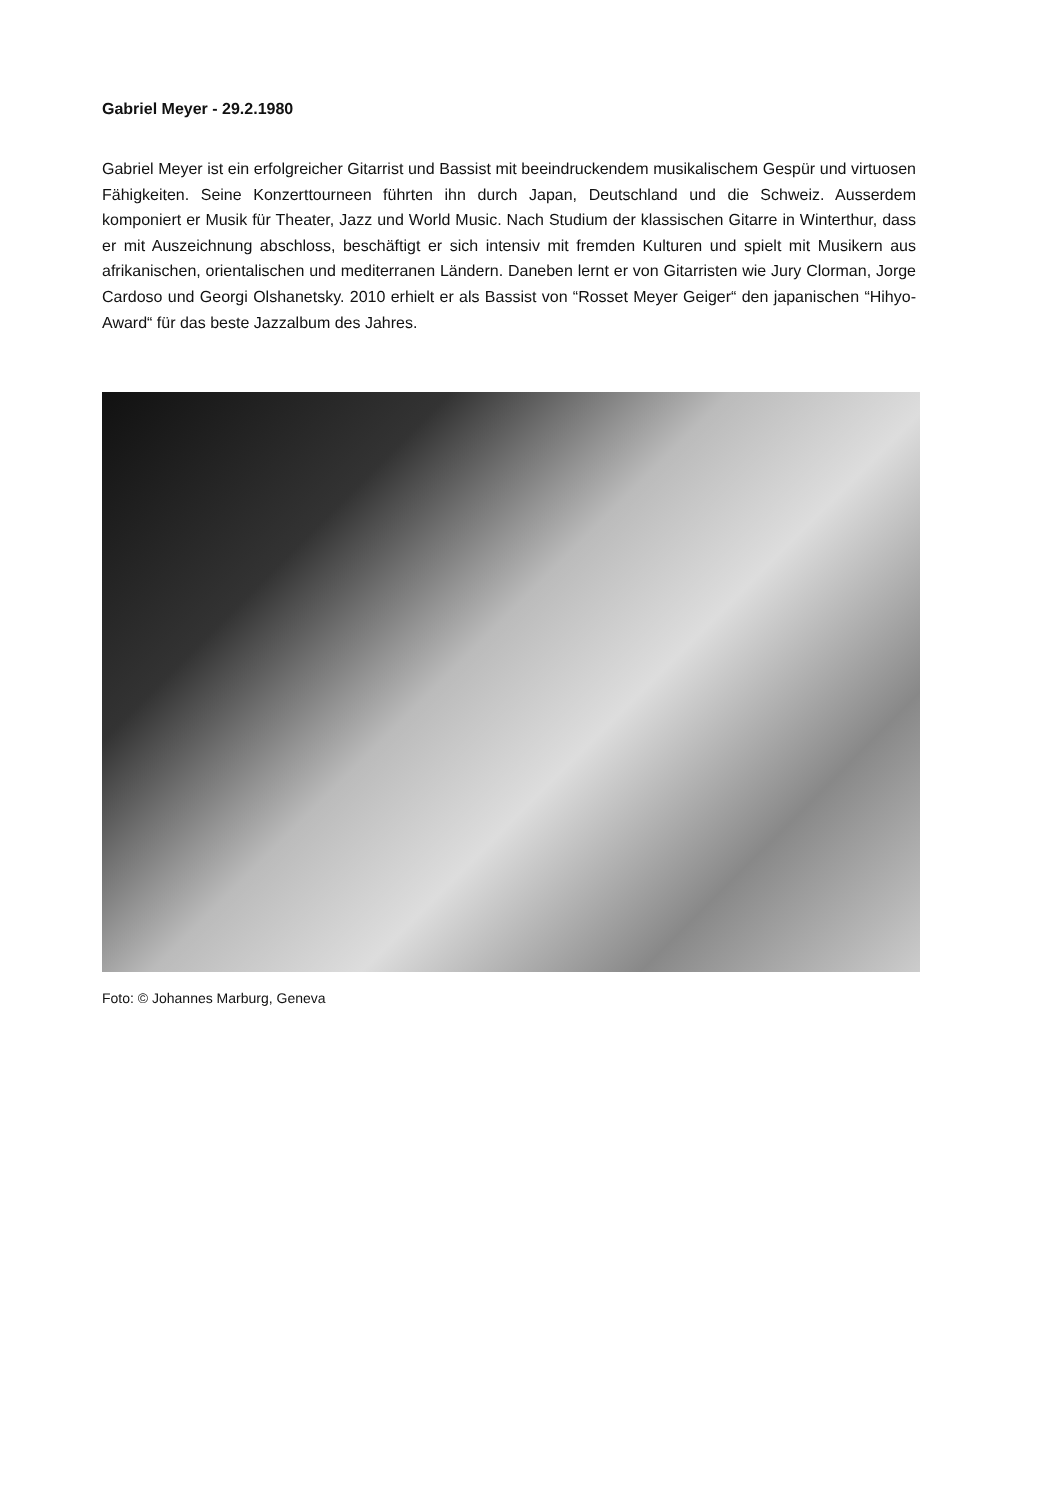Gabriel Meyer - 29.2.1980
Gabriel Meyer ist ein erfolgreicher Gitarrist und Bassist mit beeindruckendem musikalischem Gespür und virtuosen Fähigkeiten. Seine Konzerttourneen führten ihn durch Japan, Deutschland und die Schweiz. Ausserdem komponiert er Musik für Theater, Jazz und World Music. Nach Studium der klassischen Gitarre in Winterthur, dass er mit Auszeichnung abschloss, beschäftigt er sich intensiv mit fremden Kulturen und spielt mit Musikern aus afrikanischen, orientalischen und mediterranen Ländern. Daneben lernt er von Gitarristen wie Jury Clorman, Jorge Cardoso und Georgi Olshanetsky. 2010 erhielt er als Bassist von “Rosset Meyer Geiger“ den japanischen “Hihyo-Award“ für das beste Jazzalbum des Jahres.
Foto: © Johannes Marburg, Geneva